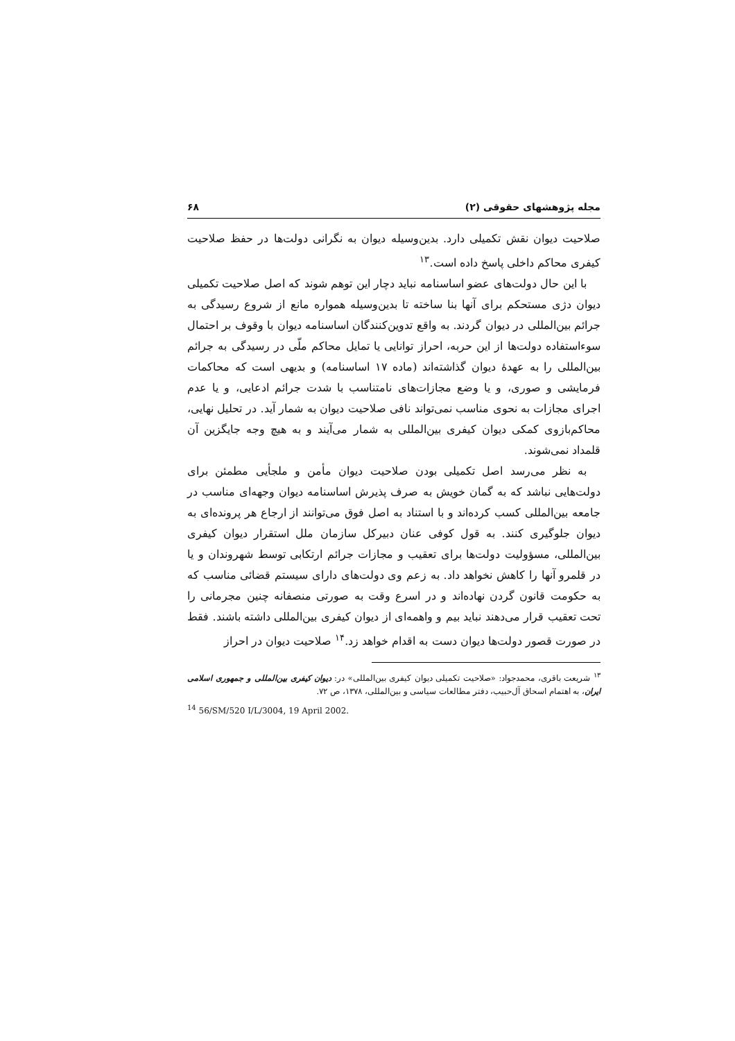مجله پژوهشهای حقوقی (۲) ۶۸
صلاحیت دیوان نقش تکمیلی دارد. بدین‌وسیله دیوان به نگرانی دولت‌ها در حفظ صلاحیت کیفری محاکم داخلی پاسخ داده است.<sup>۱۳</sup>
با این حال دولت‌های عضو اساسنامه نباید دچار این توهم شوند که اصل صلاحیت تکمیلی دیوان دژی مستحکم برای آنها بنا ساخته تا بدین‌وسیله همواره مانع از شروع رسیدگی به جرائم بین‌المللی در دیوان گردند. به واقع تدوین‌کنندگان اساسنامه دیوان با وقوف بر احتمال سوءاستفاده دولت‌ها از این حربه، احراز توانایی یا تمایل محاکم ملّی در رسیدگی به جرائم بین‌المللی را به عهدهٔ دیوان گذاشته‌اند (ماده ۱۷ اساسنامه) و بدیهی است که محاکمات فرمایشی و صوری، و یا وضع مجازات‌های نامتناسب با شدت جرائم ادعایی، و یا عدم اجرای مجازات به نحوی مناسب نمی‌تواند نافی صلاحیت دیوان به شمار آید. در تحلیل نهایی، محاکم‌بازوی کمکی دیوان کیفری بین‌المللی به شمار می‌آیند و به هیچ وجه جایگزین آن قلمداد نمی‌شوند.
به نظر می‌رسد اصل تکمیلی بودن صلاحیت دیوان مأمن و ملجأیی مطمئن برای دولت‌هایی نباشد که به گمان خویش به صرف پذیرش اساسنامه دیوان وجهه‌ای مناسب در جامعه بین‌المللی کسب کرده‌اند و با استناد به اصل فوق می‌توانند از ارجاع هر پرونده‌ای به دیوان جلوگیری کنند. به قول کوفی عنان دبیرکل سازمان ملل استقرار دیوان کیفری بین‌المللی، مسؤولیت دولت‌ها برای تعقیب و مجازات جرائم ارتکابی توسط شهروندان و یا در قلمرو آنها را کاهش نخواهد داد. به زعم وی دولت‌های دارای سیستم قضائی مناسب که به حکومت قانون گردن نهاده‌اند و در اسرع وقت به صورتی منصفانه چنین مجرمانی را تحت تعقیب قرار می‌دهند نباید بیم و واهمه‌ای از دیوان کیفری بین‌المللی داشته باشند. فقط در صورت قصور دولت‌ها دیوان دست به اقدام خواهد زد.<sup>۱۴</sup> صلاحیت دیوان در احراز
<sup>۱۳</sup> شریعت باقری، محمدجواد: «صلاحیت تکمیلی دیوان کیفری بین‌المللی» در: دیوان کیفری بین‌المللی و جمهوری اسلامی ایران، به اهتمام اسحاق آل‌حبیب، دفتر مطالعات سیاسی و بین‌المللی، ۱۳۷۸، ص ۷۲.
<sup>14</sup> 56/SM/520 I/L/3004, 19 April 2002.